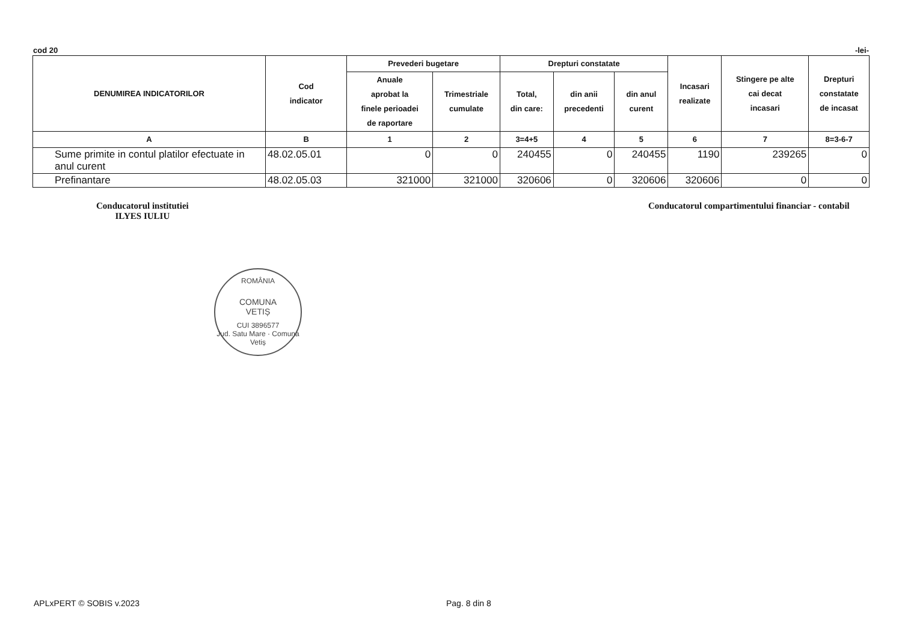cod 20 -lei-
| DENUMIREA INDICATORILOR | Cod indicator | Prevederi bugetare | | Drepturi constatate | | | Incasari realizate | Stingere pe alte cai decat incasari | Drepturi constatate de incasat |
| --- | --- | --- | --- | --- | --- | --- | --- | --- | --- |
| | | Anuale aprobat la finele perioadei de raportare | Trimestriale cumulate | Total, din care: | din anii precedenti | din anul curent | | | |
| A | B | 1 | 2 | 3=4+5 | 4 | 5 | 6 | 7 | 8=3-6-7 |
| Sume primite in contul platilor efectuate in anul curent | 48.02.05.01 | 0 | 0 | 240455 | 0 | 240455 | 1190 | 239265 | 0 |
| Prefinantare | 48.02.05.03 | 321000 | 321000 | 320606 | 0 | 320606 | 320606 | 0 | 0 |
Conducatorul institutiei
ILYES IULIU
Conducatorul compartimentului financiar - contabil
ROMÂNIA
COMUNA
VETIȘ
CUI 3896577
Jud. Satu Mare · Comuna Vetiș
APLxPERT © SOBIS v.2023 Pag. 8 din 8